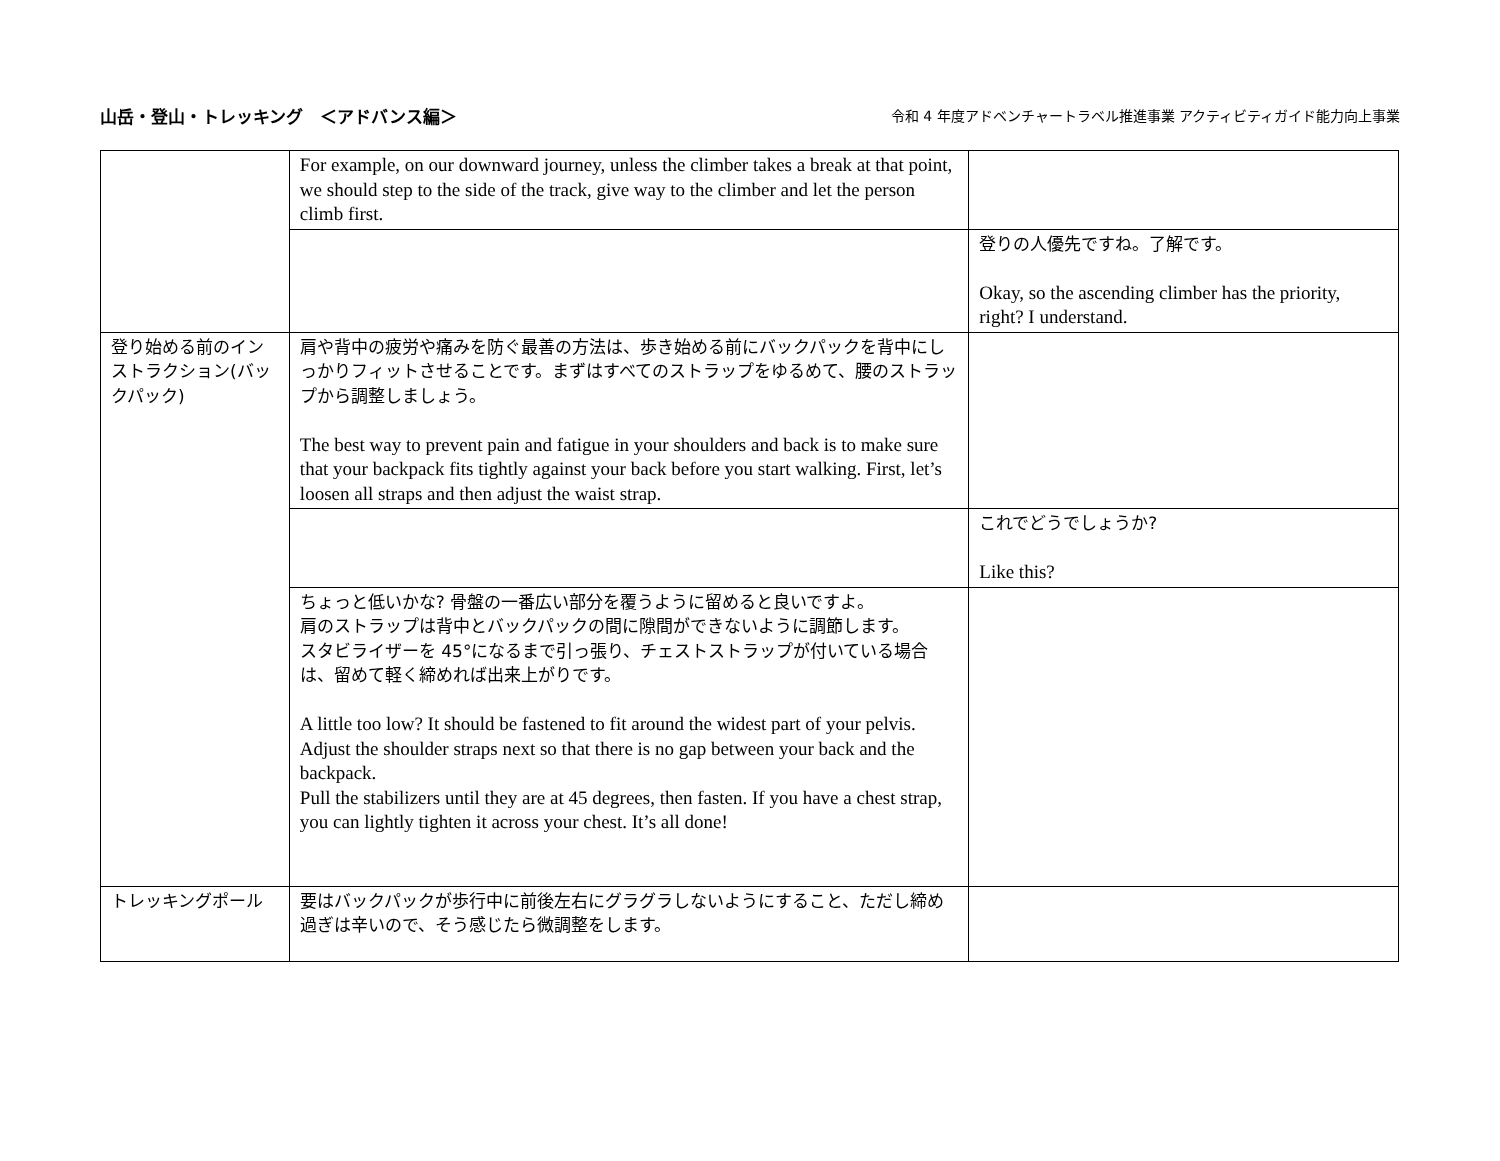山岳・登山・トレッキング　＜アドバンス編＞
令和 4 年度アドベンチャートラベル推進事業 アクティビティガイド能力向上事業
| | For example, on our downward journey, unless the climber takes a break at that point, we should step to the side of the track, give way to the climber and let the person climb first. | |
| | | 登りの人優先ですね。了解です。 Okay, so the ascending climber has the priority, right? I understand. |
| 登り始める前のインストラクション(バックパック) | 肩や背中の疲労や痛みを防ぐ最善の方法は、歩き始める前にバックパックを背中にしっかりフィットさせることです。まずはすべてのストラップをゆるめて、腰のストラップから調整しましょう。 The best way to prevent pain and fatigue in your shoulders and back is to make sure that your backpack fits tightly against your back before you start walking. First, let’s loosen all straps and then adjust the waist strap. | |
| | | これでどうでしょうか? Like this? |
| | ちょっと低いかな? 骨盤の一番広い部分を覆うように留めると良いですよ。 肩のストラップは背中とバックパックの間に隙間ができないように調節します。 スタビライザーを 45°になるまで引っ張り、チェストストラップが付いている場合は、留めて軽く締めれば出来上がりです。 A little too low? It should be fastened to fit around the widest part of your pelvis. Adjust the shoulder straps next so that there is no gap between your back and the backpack. Pull the stabilizers until they are at 45 degrees, then fasten. If you have a chest strap, you can lightly tighten it across your chest. It’s all done! | |
| トレッキングポール | 要はバックパックが歩行中に前後左右にグラグラしないようにすること、ただし締め過ぎは辛いので、そう感じたら微調整をします。 | |